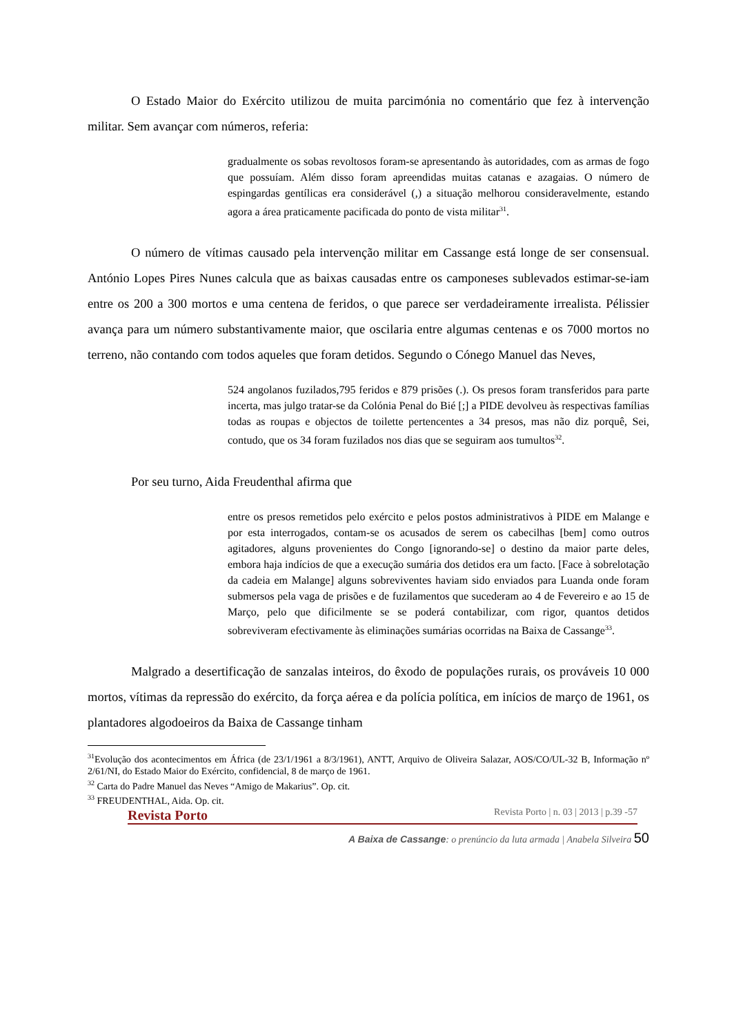O Estado Maior do Exército utilizou de muita parcimónia no comentário que fez à intervenção militar. Sem avançar com números, referia:
gradualmente os sobas revoltosos foram-se apresentando às autoridades, com as armas de fogo que possuíam. Além disso foram apreendidas muitas catanas e azagaias. O número de espingardas gentílicas era considerável (,) a situação melhorou consideravelmente, estando agora a área praticamente pacificada do ponto de vista militar<sup>31</sup>.
O número de vítimas causado pela intervenção militar em Cassange está longe de ser consensual. António Lopes Pires Nunes calcula que as baixas causadas entre os camponeses sublevados estimar-se-iam entre os 200 a 300 mortos e uma centena de feridos, o que parece ser verdadeiramente irrealista. Pélissier avança para um número substantivamente maior, que oscilaria entre algumas centenas e os 7000 mortos no terreno, não contando com todos aqueles que foram detidos. Segundo o Cónego Manuel das Neves,
524 angolanos fuzilados,795 feridos e 879 prisões (.). Os presos foram transferidos para parte incerta, mas julgo tratar-se da Colónia Penal do Bié [;] a PIDE devolveu às respectivas famílias todas as roupas e objectos de toilette pertencentes a 34 presos, mas não diz porquê, Sei, contudo, que os 34 foram fuzilados nos dias que se seguiram aos tumultos<sup>32</sup>.
Por seu turno, Aida Freudenthal afirma que
entre os presos remetidos pelo exército e pelos postos administrativos à PIDE em Malange e por esta interrogados, contam-se os acusados de serem os cabecilhas [bem] como outros agitadores, alguns provenientes do Congo [ignorando-se] o destino da maior parte deles, embora haja indícios de que a execução sumária dos detidos era um facto. [Face à sobrelotação da cadeia em Malange] alguns sobreviventes haviam sido enviados para Luanda onde foram submersos pela vaga de prisões e de fuzilamentos que sucederam ao 4 de Fevereiro e ao 15 de Março, pelo que dificilmente se se poderá contabilizar, com rigor, quantos detidos sobreviveram efectivamente às eliminações sumárias ocorridas na Baixa de Cassange<sup>33</sup>.
Malgrado a desertificação de sanzalas inteiros, do êxodo de populações rurais, os prováveis 10 000 mortos, vítimas da repressão do exército, da força aérea e da polícia política, em inícios de março de 1961, os plantadores algodoeiros da Baixa de Cassange tinham
<sup>31</sup> Evolução dos acontecimentos em África (de 23/1/1961 a 8/3/1961), ANTT, Arquivo de Oliveira Salazar, AOS/CO/UL-32 B, Informação nº 2/61/NI, do Estado Maior do Exército, confidencial, 8 de março de 1961.
<sup>32</sup> Carta do Padre Manuel das Neves “Amigo de Makarius”. Op. cit.
<sup>33</sup> FREUDENTHAL, Aida. Op. cit.
Revista Porto Revista Porto | n. 03 | 2013 | p.39 -57
A Baixa de Cassange: o prenúncio da luta armada | Anabela Silveira 50